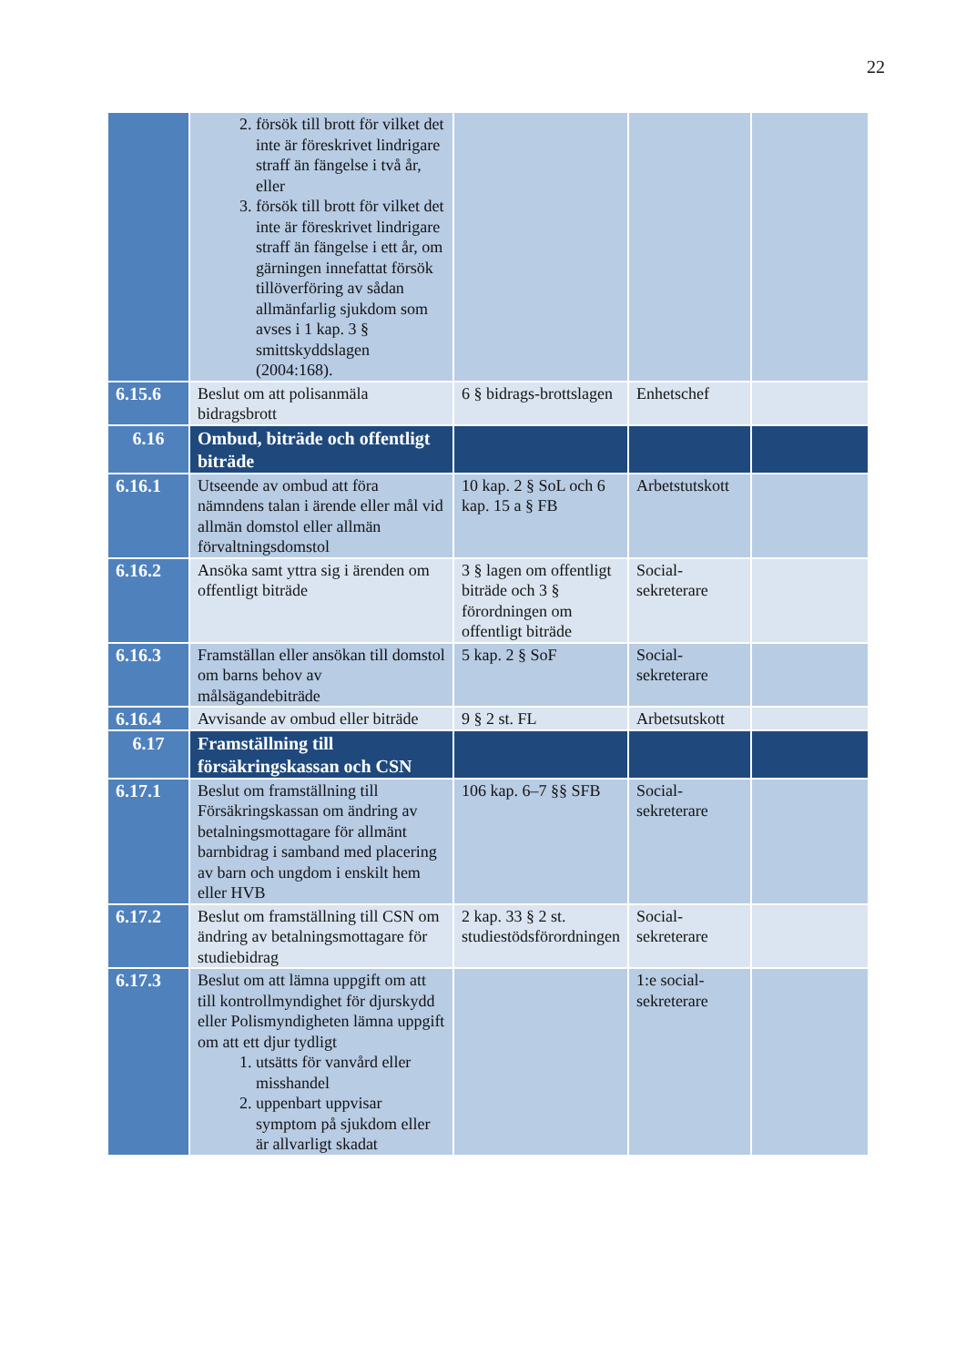22
| | 2. försök till brott för vilket det inte är föreskrivet lindrigare straff än fängelse i två år, eller 3. försök till brott för vilket det inte är föreskrivet lindrigare straff än fängelse i ett år, om gärningen innefattat försök tillöverföring av sådan allmänfarlig sjukdom som avses i 1 kap. 3 § smittskyddslagen (2004:168). | | | |
| 6.15.6 | Beslut om att polisanmäla bidragsbrott | 6 § bidrags-brottslagen | Enhetschef | |
| 6.16 | Ombud, biträde och offentligt biträde | | | |
| 6.16.1 | Utseende av ombud att föra nämndens talan i ärende eller mål vid allmän domstol eller allmän förvaltningsdomstol | 10 kap. 2 § SoL och 6 kap. 15 a § FB | Arbetstutskott | |
| 6.16.2 | Ansöka samt yttra sig i ärenden om offentligt biträde | 3 § lagen om offentligt biträde och 3 § förordningen om offentligt biträde | Social-sekreterare | |
| 6.16.3 | Framställan eller ansökan till domstol om barns behov av målsägandebiträde | 5 kap. 2 § SoF | Social-sekreterare | |
| 6.16.4 | Avvisande av ombud eller biträde | 9 § 2 st. FL | Arbetsutskott | |
| 6.17 | Framställning till försäkringskassan och CSN | | | |
| 6.17.1 | Beslut om framställning till Försäkringskassan om ändring av betalningsmottagare för allmänt barnbidrag i samband med placering av barn och ungdom i enskilt hem eller HVB | 106 kap. 6–7 §§ SFB | Social-sekreterare | |
| 6.17.2 | Beslut om framställning till CSN om ändring av betalningsmottagare för studiebidrag | 2 kap. 33 § 2 st. studiestödsförordningen | Social-sekreterare | |
| 6.17.3 | Beslut om att lämna uppgift om att till kontrollmyndighet för djurskydd eller Polismyndigheten lämna uppgift om att ett djur tydligt 1. utsätts för vanvård eller misshandel 2. uppenbart uppvisar symptom på sjukdom eller är allvarligt skadat | | 1:e social-sekreterare | |